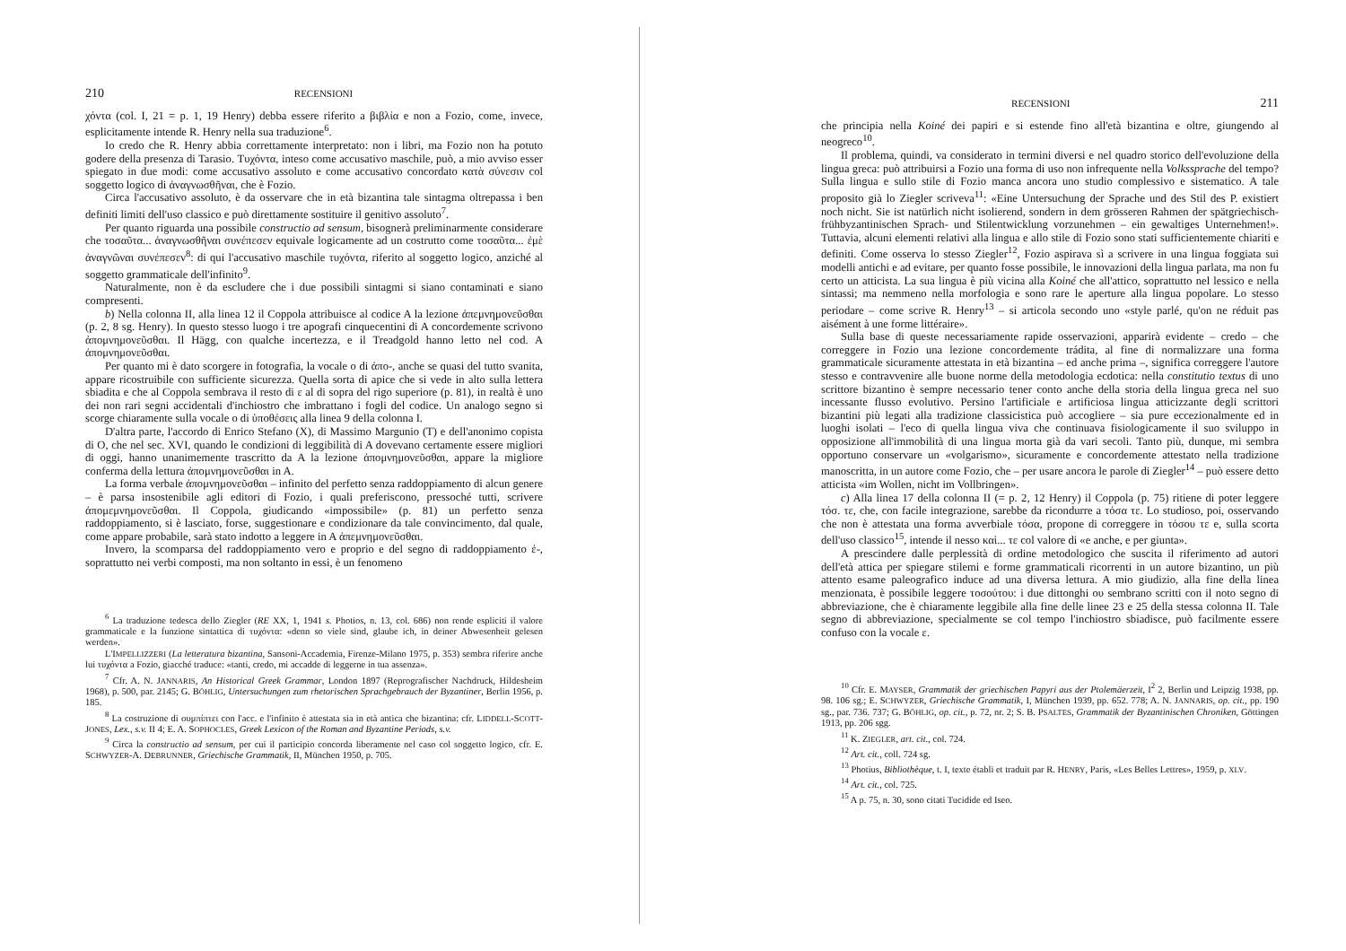210 RECENSIONI
χόντα (col. I, 21 = p. 1, 19 Henry) debba essere riferito a βιβλία e non a Fozio, come, invece, esplicitamente intende R. Henry nella sua traduzione<sup>6</sup>.
Io credo che R. Henry abbia correttamente interpretato: non i libri, ma Fozio non ha potuto godere della presenza di Tarasio. Τυχόντα, inteso come accusativo maschile, può, a mio avviso esser spiegato in due modi: come accusativo assoluto e come accusativo concordato κατὰ σύνεσιν col soggetto logico di ἀναγνωσθῆναι, che è Fozio.
Circa l'accusativo assoluto, è da osservare che in età bizantina tale sintagma oltrepassa i ben definiti limiti dell'uso classico e può direttamente sostituire il genitivo assoluto<sup>7</sup>.
Per quanto riguarda una possibile constructio ad sensum, bisognerà preliminarmente considerare che τοσαῦτα... ἀναγνωσθῆναι συνέπεσεν equivale logicamente ad un costrutto come τοσαῦτα... ἐμὲ ἀναγνῶναι συνέπεσεν<sup>8</sup>: di qui l'accusativo maschile τυχόντα, riferito al soggetto logico, anziché al soggetto grammaticale dell'infinito<sup>9</sup>.
Naturalmente, non è da escludere che i due possibili sintagmi si siano contaminati e siano compresenti.
b) Nella colonna II, alla linea 12 il Coppola attribuisce al codice A la lezione ἀπεμνημονεῦσθαι (p. 2, 8 sg. Henry). In questo stesso luogo i tre apografi cinquecentini di A concordemente scrivono ἀπομνημονεῦσθαι. Il Hägg, con qualche incertezza, e il Treadgold hanno letto nel cod. A ἀπομνημονεῦσθαι.
Per quanto mi è dato scorgere in fotografia, la vocale ο di ἀπο-, anche se quasi del tutto svanita, appare ricostruibile con sufficiente sicurezza. Quella sorta di apice che si vede in alto sulla lettera sbiadita e che al Coppola sembrava il resto di ε al di sopra del rigo superiore (p. 81), in realtà è uno dei non rari segni accidentali d'inchiostro che imbrattano i fogli del codice. Un analogo segno si scorge chiaramente sulla vocale ο di ὑποθέσεις alla linea 9 della colonna I.
D'altra parte, l'accordo di Enrico Stefano (X), di Massimo Margunio (T) e dell'anonimo copista di O, che nel sec. XVI, quando le condizioni di leggibilità di A dovevano certamente essere migliori di oggi, hanno unanimemente trascritto da A la lezione ἀπομνημονεῦσθαι, appare la migliore conferma della lettura ἀπομνημονεῦσθαι in A.
La forma verbale ἀπομνημονεῦσθαι – infinito del perfetto senza raddoppiamento di alcun genere – è parsa insostenibile agli editori di Fozio, i quali preferiscono, pressoché tutti, scrivere ἀπομεμνημονεῦσθαι. Il Coppola, giudicando «impossibile» (p. 81) un perfetto senza raddoppiamento, si è lasciato, forse, suggestionare e condizionare da tale convincimento, dal quale, come appare probabile, sarà stato indotto a leggere in A ἀπεμνημονεῦσθαι.
Invero, la scomparsa del raddoppiamento vero e proprio e del segno di raddoppiamento ἐ-, soprattutto nei verbi composti, ma non soltanto in essi, è un fenomeno
<sup>6</sup> La traduzione tedesca dello Ziegler (RE XX, 1, 1941 s. Photios, n. 13, col. 686) non rende espliciti il valore grammaticale e la funzione sintattica di τυχόντα: «denn so viele sind, glaube ich, in deiner Abwesenheit gelesen werden».
L'IMPELLIZZERI (La letteratura bizantina, Sansoni-Accademia, Firenze-Milano 1975, p. 353) sembra riferire anche lui τυχόντα a Fozio, giacché traduce: «tanti, credo, mi accadde di leggerne in tua assenza».
<sup>7</sup> Cfr. A. N. JANNARIS, An Historical Greek Grammar, London 1897 (Reprografischer Nachdruck, Hildesheim 1968), p. 500, par. 2145; G. BÖHLIG, Untersuchungen zum rhetorischen Sprachgebrauch der Byzantiner, Berlin 1956, p. 185.
<sup>8</sup> La costruzione di συμπίπτει con l'acc. e l'infinito è attestata sia in età antica che bizantina: cfr. LIDDELL-SCOTT-JONES, Lex., s.v. II 4; E. A. SOPHOCLES, Greek Lexicon of the Roman and Byzantine Periods, s.v.
<sup>9</sup> Circa la constructio ad sensum, per cui il participio concorda liberamente nel caso col soggetto logico, cfr. E. SCHWYZER-A. DEBRUNNER, Griechische Grammatik, II, München 1950, p. 705.
RECENSIONI 211
che principia nella Koiné dei papiri e si estende fino all'età bizantina e oltre, giungendo al neogreco<sup>10</sup>.
Il problema, quindi, va considerato in termini diversi e nel quadro storico dell'evoluzione della lingua greca: può attribuirsi a Fozio una forma di uso non infrequente nella Volkssprache del tempo? Sulla lingua e sullo stile di Fozio manca ancora uno studio complessivo e sistematico. A tale proposito già lo Ziegler scriveva<sup>11</sup>: «Eine Untersuchung der Sprache und des Stil des P. existiert noch nicht. Sie ist natürlich nicht isolierend, sondern in dem grösseren Rahmen der spätgriechisch-frühbyzantinischen Sprach- und Stilentwicklung vorzunehmen – ein gewaltiges Unternehmen!». Tuttavia, alcuni elementi relativi alla lingua e allo stile di Fozio sono stati sufficientemente chiariti e definiti. Come osserva lo stesso Ziegler<sup>12</sup>, Fozio aspirava sì a scrivere in una lingua foggiata sui modelli antichi e ad evitare, per quanto fosse possibile, le innovazioni della lingua parlata, ma non fu certo un atticista. La sua lingua è più vicina alla Koiné che all'attico, soprattutto nel lessico e nella sintassi; ma nemmeno nella morfologia e sono rare le aperture alla lingua popolare. Lo stesso periodare – come scrive R. Henry<sup>13</sup> – si articola secondo uno «style parlé, qu'on ne réduit pas aisément à une forme littéraire».
Sulla base di queste necessariamente rapide osservazioni, apparirà evidente – credo – che correggere in Fozio una lezione concordemente trádita, al fine di normalizzare una forma grammaticale sicuramente attestata in età bizantina – ed anche prima –, significa correggere l'autore stesso e contravvenire alle buone norme della metodologia ecdotica: nella constitutio textus di uno scrittore bizantino è sempre necessario tener conto anche della storia della lingua greca nel suo incessante flusso evolutivo. Persino l'artificiale e artificiosa lingua atticizzante degli scrittori bizantini più legati alla tradizione classicistica può accogliere – sia pure eccezionalmente ed in luoghi isolati – l'eco di quella lingua viva che continuava fisiologicamente il suo sviluppo in opposizione all'immobilità di una lingua morta già da vari secoli. Tanto più, dunque, mi sembra opportuno conservare un «volgarismo», sicuramente e concordemente attestato nella tradizione manoscritta, in un autore come Fozio, che – per usare ancora le parole di Ziegler<sup>14</sup> – può essere detto atticista «im Wollen, nicht im Vollbringen».
c) Alla linea 17 della colonna II (= p. 2, 12 Henry) il Coppola (p. 75) ritiene di poter leggere τόσ. τε, che, con facile integrazione, sarebbe da ricondurre a τόσα τε. Lo studioso, poi, osservando che non è attestata una forma avverbiale τόσα, propone di correggere in τόσου τε e, sulla scorta dell'uso classico<sup>15</sup>, intende il nesso καὶ... τε col valore di «e anche, e per giunta».
A prescindere dalle perplessità di ordine metodologico che suscita il riferimento ad autori dell'età attica per spiegare stilemi e forme grammaticali ricorrenti in un autore bizantino, un più attento esame paleografico induce ad una diversa lettura. A mio giudizio, alla fine della linea menzionata, è possibile leggere τοσούτου: i due dittonghi ου sembrano scritti con il noto segno di abbreviazione, che è chiaramente leggibile alla fine delle linee 23 e 25 della stessa colonna II. Tale segno di abbreviazione, specialmente se col tempo l'inchiostro sbiadisce, può facilmente essere confuso con la vocale ε.
<sup>10</sup> Cfr. E. MAYSER, Grammatik der griechischen Papyri aus der Ptolemäerzeit, I<sup>2</sup> 2, Berlin und Leipzig 1938, pp. 98. 106 sg.; E. SCHWYZER, Griechische Grammatik, I, München 1939, pp. 652. 778; A. N. JANNARIS, op. cit., pp. 190 sg., par. 736. 737; G. BÖHLIG, op. cit., p. 72, nr. 2; S. B. PSALTES, Grammatik der Byzantinischen Chroniken, Göttingen 1913, pp. 206 sgg.
<sup>11</sup> K. ZIEGLER, art. cit., col. 724.
<sup>12</sup> Art. cit., coll. 724 sg.
<sup>13</sup> Photius, Bibliothèque, t. I, texte établi et traduit par R. HENRY, Paris, «Les Belles Lettres», 1959, p. XLV.
<sup>14</sup> Art. cit., col. 725.
<sup>15</sup> A p. 75, n. 30, sono citati Tucidide ed Iseo.